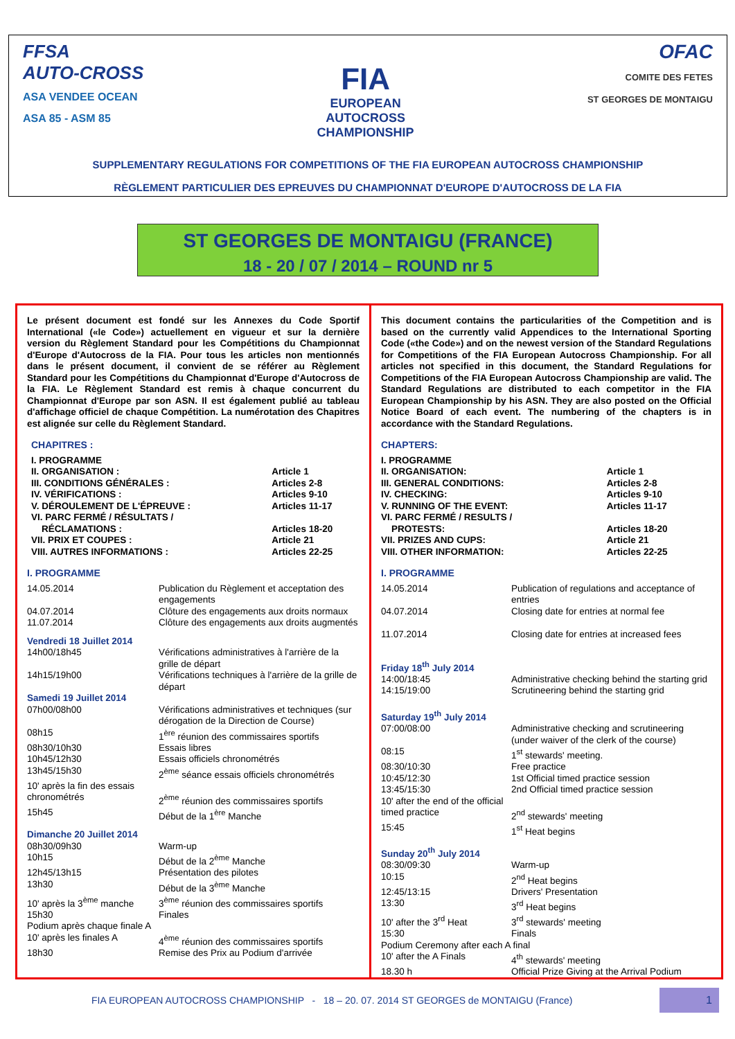FFSA
AUTO-CROSS
ASA VENDEE OCEAN
ASA 85 - ASM 85
FIA
EUROPEAN
AUTOCROSS
CHAMPIONSHIP
OFAC
COMITE DES FETES
ST GEORGES DE MONTAIGU
SUPPLEMENTARY REGULATIONS FOR COMPETITIONS OF THE FIA EUROPEAN AUTOCROSS CHAMPIONSHIP
RÈGLEMENT PARTICULIER DES EPREUVES DU CHAMPIONNAT D'EUROPE D'AUTOCROSS DE LA FIA
ST GEORGES DE MONTAIGU (FRANCE)
18 - 20 / 07 / 2014 – ROUND nr 5
Le présent document est fondé sur les Annexes du Code Sportif International («le Code») actuellement en vigueur et sur la dernière version du Règlement Standard pour les Compétitions du Championnat d'Europe d'Autocross de la FIA. Pour tous les articles non mentionnés dans le présent document, il convient de se référer au Règlement Standard pour les Compétitions du Championnat d'Europe d'Autocross de la FIA. Le Règlement Standard est remis à chaque concurrent du Championnat d'Europe par son ASN. Il est également publié au tableau d'affichage officiel de chaque Compétition. La numérotation des Chapitres est alignée sur celle du Règlement Standard.
CHAPITRES :
| I. PROGRAMME | |
| II. ORGANISATION : | Article 1 |
| III. CONDITIONS GÉNÉRALES : | Articles 2-8 |
| IV. VÉRIFICATIONS : | Articles 9-10 |
| V. DÉROULEMENT DE L'ÉPREUVE : | Articles 11-17 |
| VI. PARC FERMÉ / RÉSULTATS / RÉCLAMATIONS : | Articles 18-20 |
| VII. PRIX ET COUPES : | Article 21 |
| VIII. AUTRES INFORMATIONS : | Articles 22-25 |
I. PROGRAMME
| 14.05.2014 | Publication du Règlement et acceptation des engagements |
| 04.07.2014 | Clôture des engagements aux droits normaux |
| 11.07.2014 | Clôture des engagements aux droits augmentés |
| Vendredi 18 Juillet 2014 | |
| 14h00/18h45 | Vérifications administratives à l'arrière de la grille de départ |
| 14h15/19h00 | Vérifications techniques à l'arrière de la grille de départ |
| Samedi 19 Juillet 2014 | |
| 07h00/08h00 | Vérifications administratives et techniques (sur dérogation de la Direction de Course) |
| 08h15 | 1<sup>ère</sup> réunion des commissaires sportifs |
| 08h30/10h30 | Essais libres |
| 10h45/12h30 | Essais officiels chronométrés |
| 13h45/15h30 | 2<sup>ème</sup> séance essais officiels chronométrés |
| 10' après la fin des essais chronométrés | 2<sup>ème</sup> réunion des commissaires sportifs |
| 15h45 | Début de la 1<sup>ère</sup> Manche |
| Dimanche 20 Juillet 2014 | |
| 08h30/09h30 | Warm-up |
| 10h15 | Début de la 2<sup>ème</sup> Manche |
| 12h45/13h15 | Présentation des pilotes |
| 13h30 | Début de la 3<sup>ème</sup> Manche |
| 10' après la 3<sup>ème</sup> manche | 3<sup>ème</sup> réunion des commissaires sportifs |
| 15h30 | Finales |
| Podium après chaque finale A | |
| 10' après les finales A | 4<sup>ème</sup> réunion des commissaires sportifs |
| 18h30 | Remise des Prix au Podium d'arrivée |
This document contains the particularities of the Competition and is based on the currently valid Appendices to the International Sporting Code («the Code») and on the newest version of the Standard Regulations for Competitions of the FIA European Autocross Championship. For all articles not specified in this document, the Standard Regulations for Competitions of the FIA European Autocross Championship are valid. The Standard Regulations are distributed to each competitor in the FIA European Championship by his ASN. They are also posted on the Official Notice Board of each event. The numbering of the chapters is in accordance with the Standard Regulations.
CHAPTERS:
| I. PROGRAMME | |
| II. ORGANISATION: | Article 1 |
| III. GENERAL CONDITIONS: | Articles 2-8 |
| IV. CHECKING: | Articles 9-10 |
| V. RUNNING OF THE EVENT: | Articles 11-17 |
| VI. PARC FERMÉ / RESULTS / PROTESTS: | Articles 18-20 |
| VII. PRIZES AND CUPS: | Article 21 |
| VIII. OTHER INFORMATION: | Articles 22-25 |
I. PROGRAMME
| 14.05.2014 | Publication of regulations and acceptance of entries |
| 04.07.2014 | Closing date for entries at normal fee |
| 11.07.2014 | Closing date for entries at increased fees |
| Friday 18<sup>th</sup> July 2014 | |
| 14:00/18:45 | Administrative checking behind the starting grid |
| 14:15/19:00 | Scrutineering behind the starting grid |
| Saturday 19<sup>th</sup> July 2014 | |
| 07:00/08:00 | Administrative checking and scrutineering (under waiver of the clerk of the course) |
| 08:15 | 1<sup>st</sup> stewards' meeting. |
| 08:30/10:30 | Free practice |
| 10:45/12:30 | 1st Official timed practice session |
| 13:45/15:30 | 2nd Official timed practice session |
| 10' after the end of the official timed practice | 2<sup>nd</sup> stewards' meeting |
| 15:45 | 1<sup>st</sup> Heat begins |
| Sunday 20<sup>th</sup> July 2014 | |
| 08:30/09:30 | Warm-up |
| 10:15 | 2<sup>nd</sup> Heat begins |
| 12:45/13:15 | Drivers' Presentation |
| 13:30 | 3<sup>rd</sup> Heat begins |
| 10' after the 3<sup>rd</sup> Heat | 3<sup>rd</sup> stewards' meeting |
| 15:30 | Finals |
| Podium Ceremony after each A final | |
| 10' after the A Finals | 4<sup>th</sup> stewards' meeting |
| 18.30 h | Official Prize Giving at the Arrival Podium |
FIA EUROPEAN AUTOCROSS CHAMPIONSHIP - 18 – 20. 07. 2014 ST GEORGES de MONTAIGU (France)
1